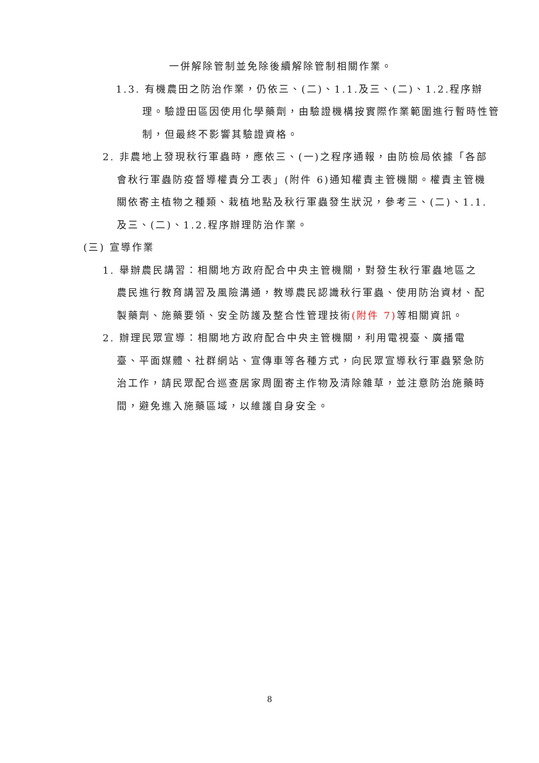一併解除管制並免除後續解除管制相關作業。
1.3. 有機農田之防治作業，仍依三、(二)、1.1.及三、(二)、1.2.程序辦理。驗證田區因使用化學藥劑，由驗證機構按實際作業範圍進行暫時性管制，但最終不影響其驗證資格。
2. 非農地上發現秋行軍蟲時，應依三、(一)之程序通報，由防檢局依據「各部會秋行軍蟲防疫督導權責分工表」(附件 6)通知權責主管機關。權責主管機關依寄主植物之種類、栽植地點及秋行軍蟲發生狀況，參考三、(二)、1.1.及三、(二)、1.2.程序辦理防治作業。
(三) 宣導作業
1. 舉辦農民講習：相關地方政府配合中央主管機關，對發生秋行軍蟲地區之農民進行教育講習及風險溝通，教導農民認識秋行軍蟲、使用防治資材、配製藥劑、施藥要領、安全防護及整合性管理技術(附件 7) 等相關資訊。
2. 辦理民眾宣導：相關地方政府配合中央主管機關，利用電視臺、廣播電臺、平面媒體、社群網站、宣傳車等各種方式，向民眾宣導秋行軍蟲緊急防治工作，請民眾配合巡查居家周圍寄主作物及清除雜草，並注意防治施藥時間，避免進入施藥區域，以維護自身安全。
8